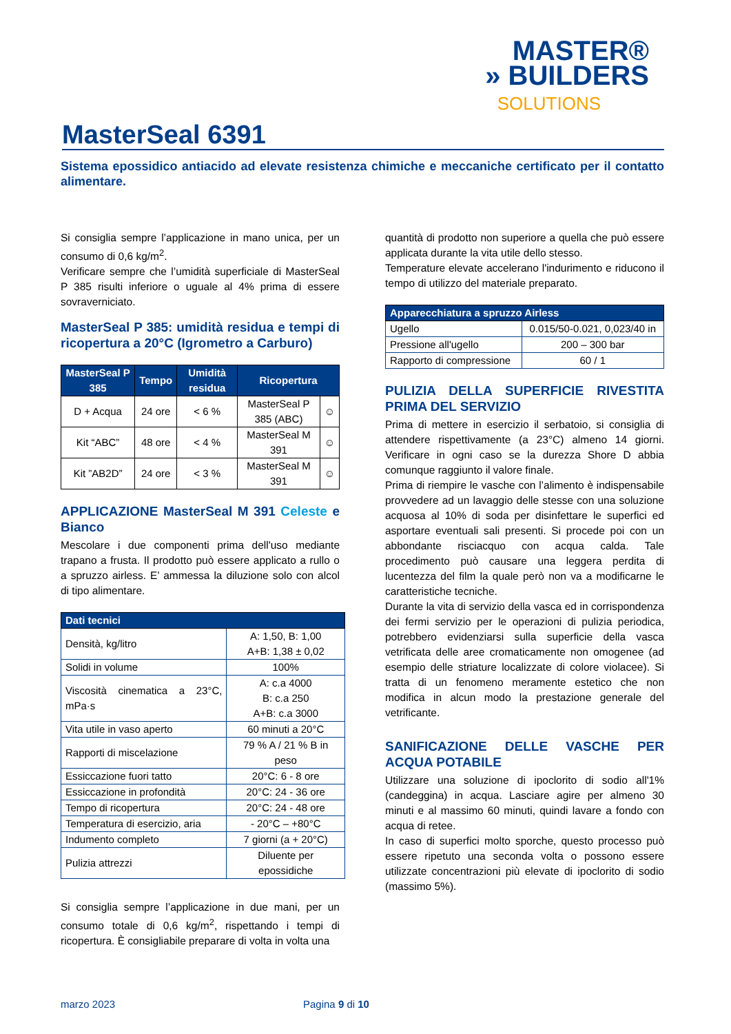MASTER®
» BUILDERS
SOLUTIONS
MasterSeal 6391
Sistema epossidico antiacido ad elevate resistenza chimiche e meccaniche certificato per il contatto alimentare.
Si consiglia sempre l’applicazione in mano unica, per un consumo di 0,6 kg/m<sup>2</sup>.
Verificare sempre che l’umidità superficiale di MasterSeal P 385 risulti inferiore o uguale al 4% prima di essere sovraverniciato.
MasterSeal P 385: umidità residua e tempi di ricopertura a 20°C (Igrometro a Carburo)
| MasterSeal P 385 | Tempo | Umidità residua | Ricopertura | |
| --- | --- | --- | --- | --- |
| D + Acqua | 24 ore | < 6 % | MasterSeal P 385 (ABC) | ☺ |
| Kit “ABC” | 48 ore | < 4 % | MasterSeal M 391 | ☺ |
| Kit ”AB2D” | 24 ore | < 3 % | MasterSeal M 391 | ☺ |
APPLICAZIONE MasterSeal M 391 Celeste e Bianco
Mescolare i due componenti prima dell'uso mediante trapano a frusta. Il prodotto può essere applicato a rullo o a spruzzo airless. E’ ammessa la diluzione solo con alcol di tipo alimentare.
| Dati tecnici | |
| --- | --- |
| Densità, kg/litro | A: 1,50, B: 1,00 A+B: 1,38 ± 0,02 |
| Solidi in volume | 100% |
| Viscosità cinematica a 23°C, mPa·s | A: c.a 4000 B: c.a 250 A+B: c.a 3000 |
| Vita utile in vaso aperto | 60 minuti a 20°C |
| Rapporti di miscelazione | 79 % A / 21 % B in peso |
| Essiccazione fuori tatto | 20°C: 6 - 8 ore |
| Essiccazione in profondità | 20°C: 24 - 36 ore |
| Tempo di ricopertura | 20°C: 24 - 48 ore |
| Temperatura di esercizio, aria | - 20°C – +80°C |
| Indumento completo | 7 giorni (a + 20°C) |
| Pulizia attrezzi | Diluente per epossidiche |
Si consiglia sempre l’applicazione in due mani, per un consumo totale di 0,6 kg/m<sup>2</sup>, rispettando i tempi di ricopertura. È consigliabile preparare di volta in volta una
quantità di prodotto non superiore a quella che può essere applicata durante la vita utile dello stesso.
Temperature elevate accelerano l'indurimento e riducono il tempo di utilizzo del materiale preparato.
| Apparecchiatura a spruzzo Airless | |
| --- | --- |
| Ugello | 0.015/50-0.021, 0,023/40 in |
| Pressione all'ugello | 200 – 300 bar |
| Rapporto di compressione | 60 / 1 |
PULIZIA DELLA SUPERFICIE RIVESTITA PRIMA DEL SERVIZIO
Prima di mettere in esercizio il serbatoio, si consiglia di attendere rispettivamente (a 23°C) almeno 14 giorni. Verificare in ogni caso se la durezza Shore D abbia comunque raggiunto il valore finale.
Prima di riempire le vasche con l’alimento è indispensabile provvedere ad un lavaggio delle stesse con una soluzione acquosa al 10% di soda per disinfettare le superfici ed asportare eventuali sali presenti. Si procede poi con un abbondante risciacquo con acqua calda. Tale procedimento può causare una leggera perdita di lucentezza del film la quale però non va a modificarne le caratteristiche tecniche.
Durante la vita di servizio della vasca ed in corrispondenza dei fermi servizio per le operazioni di pulizia periodica, potrebbero evidenziarsi sulla superficie della vasca vetrificata delle aree cromaticamente non omogenee (ad esempio delle striature localizzate di colore violacee). Si tratta di un fenomeno meramente estetico che non modifica in alcun modo la prestazione generale del vetrificante.
SANIFICAZIONE DELLE VASCHE PER ACQUA POTABILE
Utilizzare una soluzione di ipoclorito di sodio all'1% (candeggina) in acqua. Lasciare agire per almeno 30 minuti e al massimo 60 minuti, quindi lavare a fondo con acqua di retee.
In caso di superfici molto sporche, questo processo può essere ripetuto una seconda volta o possono essere utilizzate concentrazioni più elevate di ipoclorito di sodio (massimo 5%).
marzo 2023 Pagina 9 di 10